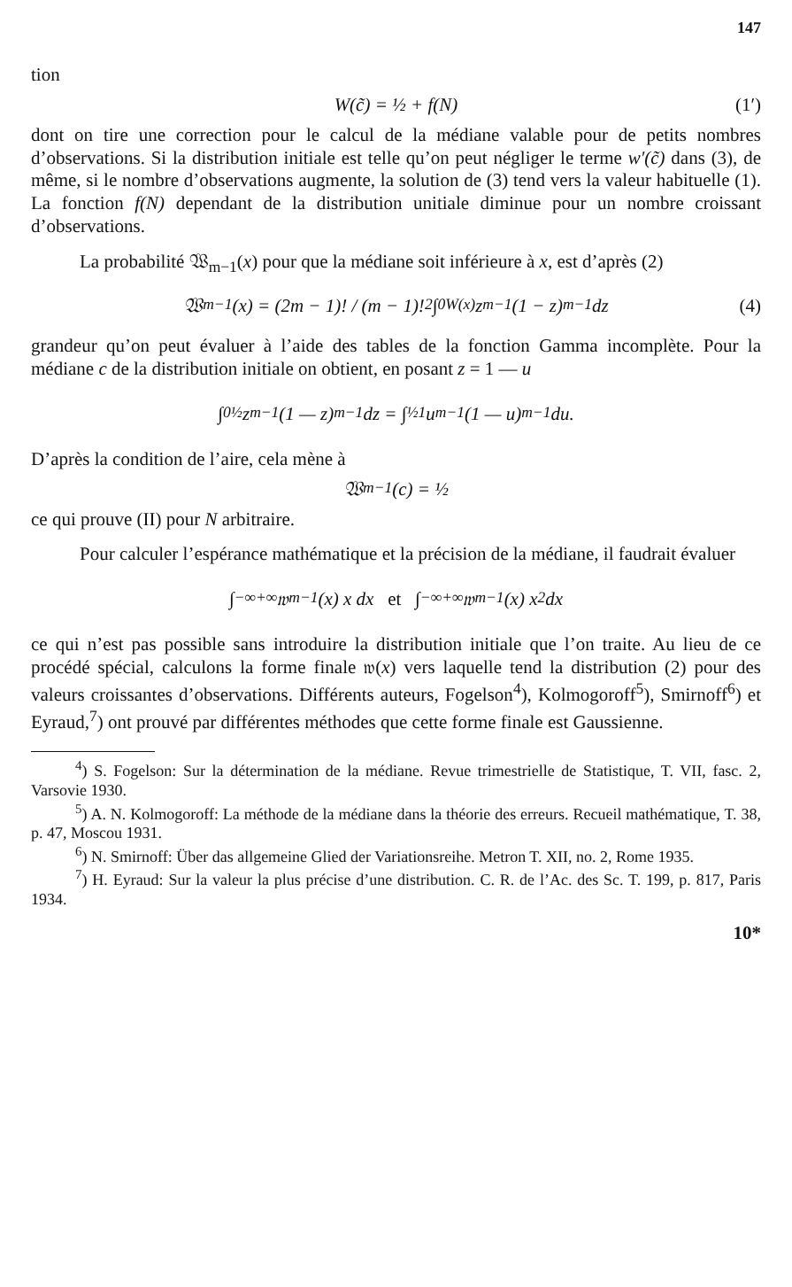147
tion
W(c̃) = ½ + f(N) (1′)
dont on tire une correction pour le calcul de la médiane valable pour de petits nombres d’observations. Si la distribution initiale est telle qu’on peut négliger le terme w′(c̃) dans (3), de même, si le nombre d’observations augmente, la solution de (3) tend vers la valeur habituelle (1). La fonction f(N) dependant de la distribution unitiale diminue pour un nombre croissant d’observations.
La probabilité 𝔚<sub>m−1</sub>(x) pour que la médiane soit inférieure à x, est d’après (2)
𝔚<sub>m−1</sub>(x) = (2m − 1)! / (m − 1)!<sup>2</sup> ∫<sub>0</sub><sup>W(x)</sup> z<sup>m−1</sup>(1 − z)<sup>m−1</sup> dz (4)
grandeur qu’on peut évaluer à l’aide des tables de la fonction Gamma incomplète. Pour la médiane c de la distribution initiale on obtient, en posant z = 1 — u
∫<sub>0</sub><sup>½</sup> z<sup>m−1</sup> (1 — z)<sup>m−1</sup> dz = ∫<sub>½</sub><sup>1</sup> u<sup>m−1</sup> (1 — u)<sup>m−1</sup> du.
D’après la condition de l’aire, cela mène à
𝔚<sub>m−1</sub>(c) = ½
ce qui prouve (II) pour N arbitraire.
Pour calculer l’espérance mathématique et la précision de la médiane, il faudrait évaluer
∫<sub>−∞</sub><sup>+∞</sup> 𝔴<sub>m−1</sub>(x) x dx et ∫<sub>−∞</sub><sup>+∞</sup> 𝔴<sub>m−1</sub>(x) x<sup>2</sup> dx
ce qui n’est pas possible sans introduire la distribution initiale que l’on traite. Au lieu de ce procédé spécial, calculons la forme finale 𝔴(x) vers laquelle tend la distribution (2) pour des valeurs croissantes d’observations. Différents auteurs, Fogelson<sup>4</sup>), Kolmogoroff<sup>5</sup>), Smirnoff<sup>6</sup>) et Eyraud,<sup>7</sup>) ont prouvé par différentes méthodes que cette forme finale est Gaussienne.
<sup>4</sup>) S. Fogelson: Sur la détermination de la médiane. Revue trimestrielle de Statistique, T. VII, fasc. 2, Varsovie 1930.
<sup>5</sup>) A. N. Kolmogoroff: La méthode de la médiane dans la théorie des erreurs. Recueil mathématique, T. 38, p. 47, Moscou 1931.
<sup>6</sup>) N. Smirnoff: Über das allgemeine Glied der Variationsreihe. Metron T. XII, no. 2, Rome 1935.
<sup>7</sup>) H. Eyraud: Sur la valeur la plus précise d’une distribution. C. R. de l’Ac. des Sc. T. 199, p. 817, Paris 1934.
10*